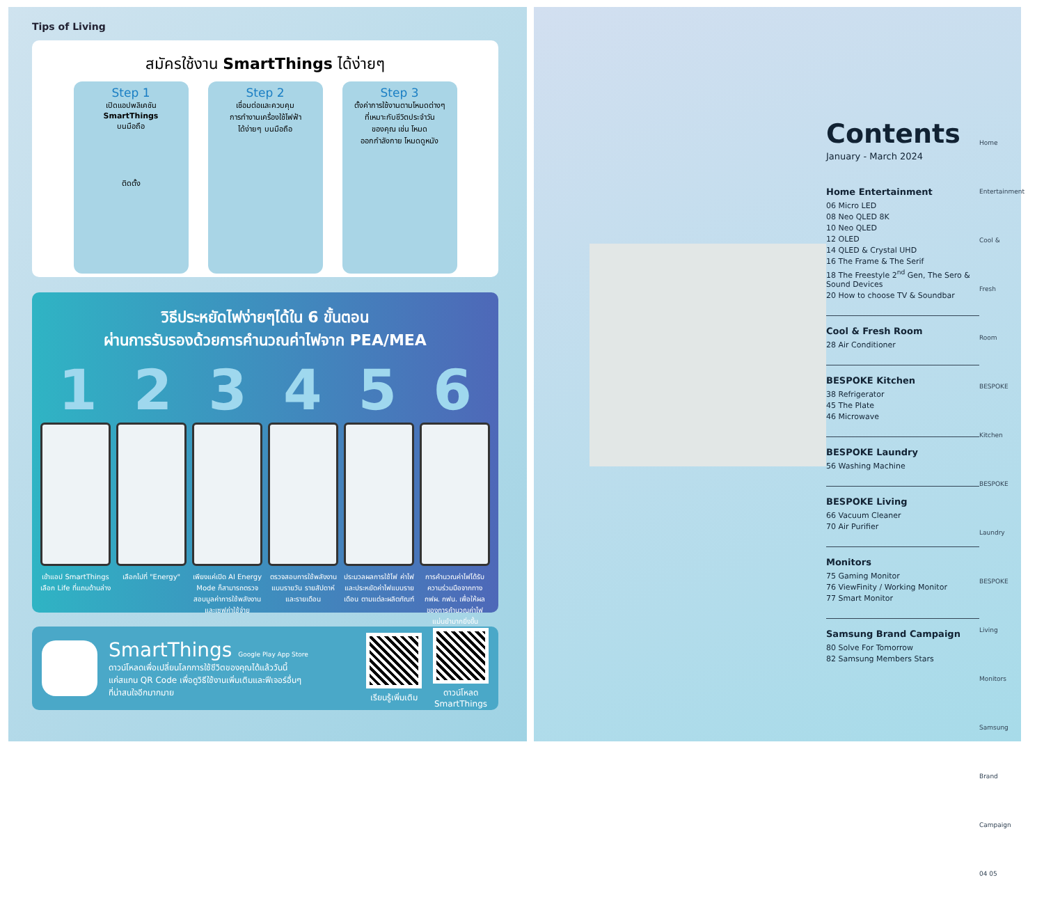Tips of Living
สมัครใช้งาน SmartThings ได้ง่ายๆ
Step 1
เปิดแอปพลิเคชัน
SmartThings
บนมือถือ
ติดตั้ง
Step 2
เชื่อมต่อและควบคุม
การทำงานเครื่องใช้ไฟฟ้า
ได้ง่ายๆ บนมือถือ
Step 3
ตั้งค่าการใช้งานตามโหมดต่างๆ
ที่เหมาะกับชีวิตประจำวัน
ของคุณ เช่น โหมด
ออกกำลังกาย โหมดดูหนัง
วิธีประหยัดไฟง่ายๆได้ใน 6 ขั้นตอน
ผ่านการรับรองด้วยการคำนวณค่าไฟจาก PEA/MEA
1 2 3 4 5 6
เข้าแอป SmartThings เลือก Life ที่แถบด้านล่าง
เลือกไปที่ "Energy" เพียงแค่เปิด AI Energy Mode ก็สามารถตรวจสอบมูลค่าการใช้พลังงานและเซฟค่าใช้จ่าย
ตรวจสอบการใช้พลังงานแบบรายวัน รายสัปดาห์ และรายเดือน
ประมวลผลการใช้ไฟ ค่าไฟ และประหยัดค่าไฟแบบรายเดือน ตามแต่ละผลิตภัณฑ์
การคำนวณค่าไฟได้รับความร่วมมือจากทาง กฟผ. กฟน. เพื่อให้ผลของการคำนวณค่าไฟแม่นยำมากยิ่งขึ้น
SmartThings Google Play App Store
ดาวน์โหลดเพื่อเปลี่ยนโลกการใช้ชีวิตของคุณได้แล้ววันนี้
แค่สแกน QR Code เพื่อดูวิธีใช้งานเพิ่มเติมและฟีเจอร์อื่นๆ
ที่น่าสนใจอีกมากมาย
เรียนรู้เพิ่มเติม
ดาวน์โหลด
SmartThings
Contents
January - March 2024
Home Entertainment
06 Micro LED
08 Neo QLED 8K
10 Neo QLED
12 OLED
14 QLED & Crystal UHD
16 The Frame & The Serif
18 The Freestyle 2<sup>nd</sup> Gen, The Sero & Sound Devices
20 How to choose TV & Soundbar
Cool & Fresh Room
28 Air Conditioner
BESPOKE Kitchen
38 Refrigerator
45 The Plate
46 Microwave
BESPOKE Laundry
56 Washing Machine
BESPOKE Living
66 Vacuum Cleaner
70 Air Purifier
Monitors
75 Gaming Monitor
76 ViewFinity / Working Monitor
77 Smart Monitor
Samsung Brand Campaign
80 Solve For Tomorrow
82 Samsung Members Stars
Home Entertainment
Cool & Fresh Room
BESPOKE Kitchen
BESPOKE Laundry
BESPOKE Living
Monitors
Samsung Brand Campaign
04 05